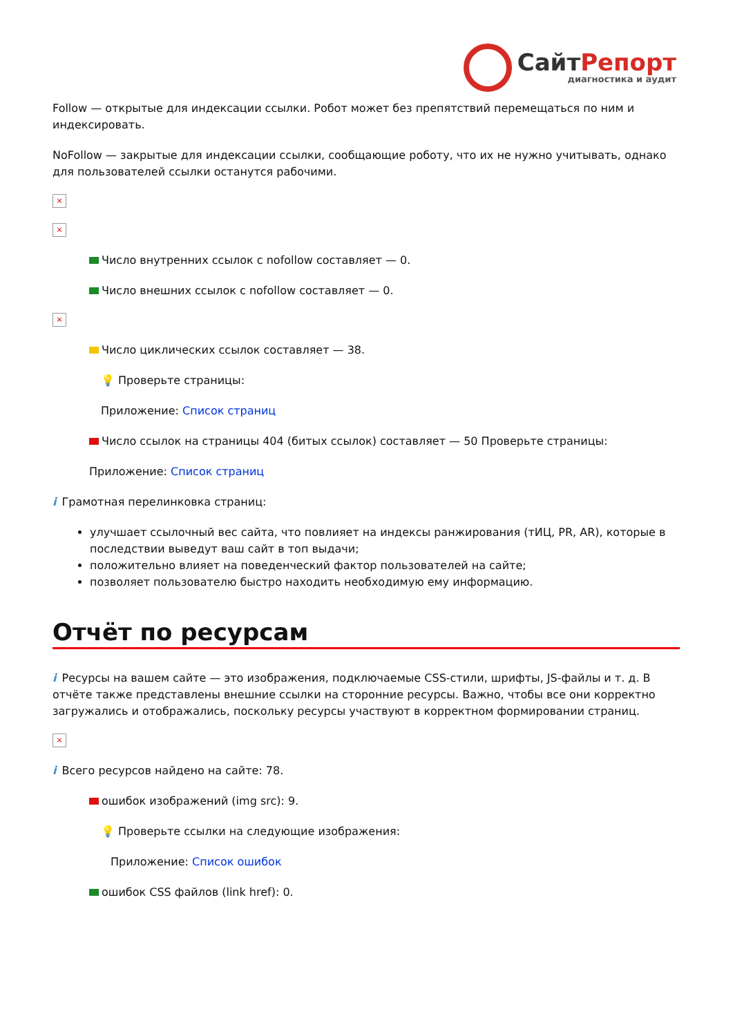СайтРепорт
диагностика и аудит
Follow — открытые для индексации ссылки. Робот может без препятствий перемещаться по ним и индексировать.
NoFollow — закрытые для индексации ссылки, сообщающие роботу, что их не нужно учитывать, однако для пользователей ссылки останутся рабочими.
×
×
Число внутренних ссылок с nofollow составляет — 0.
Число внешних ссылок с nofollow составляет — 0.
×
Число циклических ссылок составляет — 38.
💡 Проверьте страницы:
Приложение: Список страниц
Число ссылок на страницы 404 (битых ссылок) составляет — 50 Проверьте страницы:
Приложение: Список страниц
i Грамотная перелинковка страниц:
улучшает ссылочный вес сайта, что повлияет на индексы ранжирования (тИЦ, PR, AR), которые в последствии выведут ваш сайт в топ выдачи;
положительно влияет на поведенческий фактор пользователей на сайте;
позволяет пользователю быстро находить необходимую ему информацию.
Отчёт по ресурсам
i Ресурсы на вашем сайте — это изображения, подключаемые CSS-стили, шрифты, JS-файлы и т. д. В отчёте также представлены внешние ссылки на сторонние ресурсы. Важно, чтобы все они корректно загружались и отображались, поскольку ресурсы участвуют в корректном формировании страниц.
×
i Всего ресурсов найдено на сайте: 78.
ошибок изображений (img src): 9.
💡 Проверьте ссылки на следующие изображения:
Приложение: Список ошибок
ошибок CSS файлов (link href): 0.